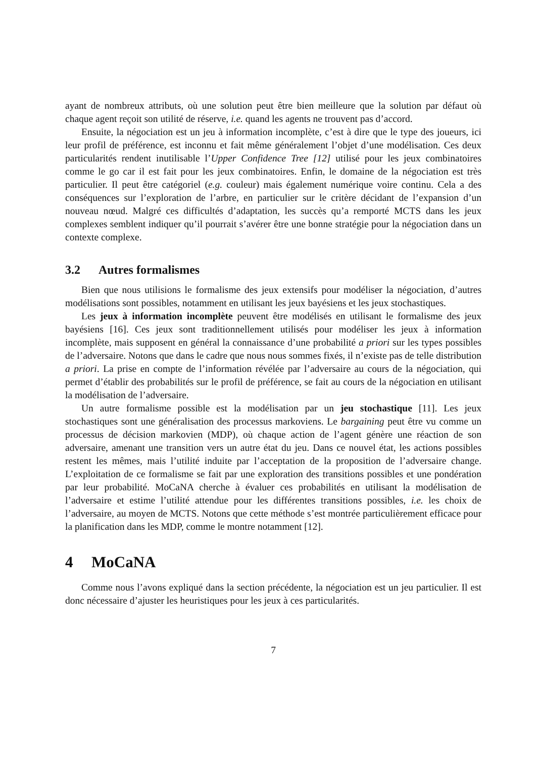ayant de nombreux attributs, où une solution peut être bien meilleure que la solution par défaut où chaque agent reçoit son utilité de réserve, i.e. quand les agents ne trouvent pas d’accord.
Ensuite, la négociation est un jeu à information incomplète, c’est à dire que le type des joueurs, ici leur profil de préférence, est inconnu et fait même généralement l’objet d’une modélisation. Ces deux particularités rendent inutilisable l’Upper Confidence Tree [12] utilisé pour les jeux combinatoires comme le go car il est fait pour les jeux combinatoires. Enfin, le domaine de la négociation est très particulier. Il peut être catégoriel (e.g. couleur) mais également numérique voire continu. Cela a des conséquences sur l’exploration de l’arbre, en particulier sur le critère décidant de l’expansion d’un nouveau nœud. Malgré ces difficultés d’adaptation, les succès qu’a remporté MCTS dans les jeux complexes semblent indiquer qu’il pourrait s’avérer être une bonne stratégie pour la négociation dans un contexte complexe.
3.2 Autres formalismes
Bien que nous utilisions le formalisme des jeux extensifs pour modéliser la négociation, d’autres modélisations sont possibles, notamment en utilisant les jeux bayésiens et les jeux stochastiques.
Les jeux à information incomplète peuvent être modélisés en utilisant le formalisme des jeux bayésiens [16]. Ces jeux sont traditionnellement utilisés pour modéliser les jeux à information incomplète, mais supposent en général la connaissance d’une probabilité a priori sur les types possibles de l’adversaire. Notons que dans le cadre que nous nous sommes fixés, il n’existe pas de telle distribution a priori. La prise en compte de l’information révélée par l’adversaire au cours de la négociation, qui permet d’établir des probabilités sur le profil de préférence, se fait au cours de la négociation en utilisant la modélisation de l’adversaire.
Un autre formalisme possible est la modélisation par un jeu stochastique [11]. Les jeux stochastiques sont une généralisation des processus markoviens. Le bargaining peut être vu comme un processus de décision markovien (MDP), où chaque action de l’agent génère une réaction de son adversaire, amenant une transition vers un autre état du jeu. Dans ce nouvel état, les actions possibles restent les mêmes, mais l’utilité induite par l’acceptation de la proposition de l’adversaire change. L’exploitation de ce formalisme se fait par une exploration des transitions possibles et une pondération par leur probabilité. MoCaNA cherche à évaluer ces probabilités en utilisant la modélisation de l’adversaire et estime l’utilité attendue pour les différentes transitions possibles, i.e. les choix de l’adversaire, au moyen de MCTS. Notons que cette méthode s’est montrée particulièrement efficace pour la planification dans les MDP, comme le montre notamment [12].
4 MoCaNA
Comme nous l’avons expliqué dans la section précédente, la négociation est un jeu particulier. Il est donc nécessaire d’ajuster les heuristiques pour les jeux à ces particularités.
7